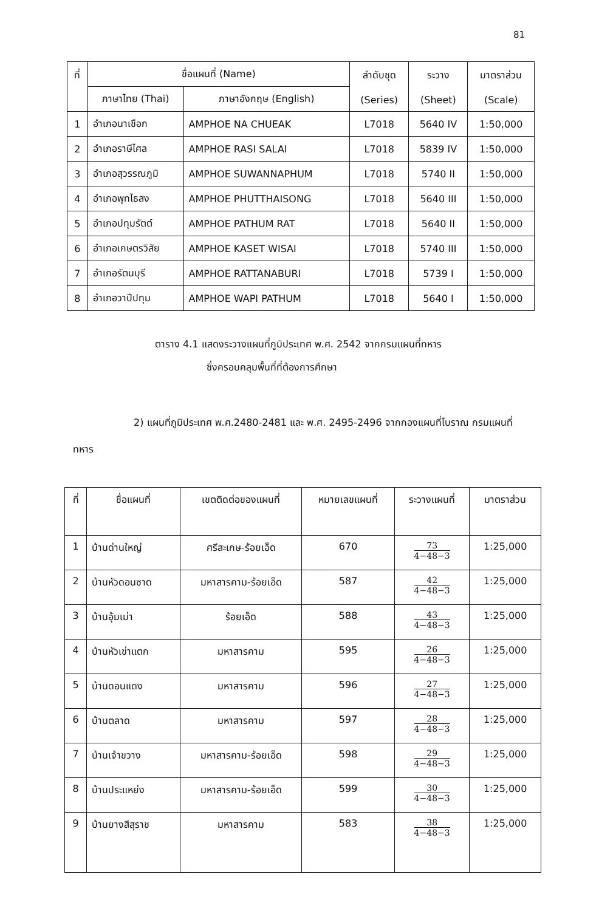81
| ที่ | ชื่อแผนที่ (Name) | | ลำดับชุด (Series) | ระวาง (Sheet) | มาตราส่วน (Scale) |
| --- | --- | --- | --- | --- | --- |
| | ภาษาไทย (Thai) | ภาษาอังกฤษ (English) | | | |
| 1 | อำเภอนาเชือก | AMPHOE NA CHUEAK | L7018 | 5640 IV | 1:50,000 |
| 2 | อำเภอราษีไศล | AMPHOE RASI SALAI | L7018 | 5839 IV | 1:50,000 |
| 3 | อำเภอสุวรรณภูมิ | AMPHOE SUWANNAPHUM | L7018 | 5740 II | 1:50,000 |
| 4 | อำเภอพุทไธสง | AMPHOE PHUTTHAISONG | L7018 | 5640 III | 1:50,000 |
| 5 | อำเภอปทุมรัตต์ | AMPHOE PATHUM RAT | L7018 | 5640 II | 1:50,000 |
| 6 | อำเภอเกษตรวิสัย | AMPHOE KASET WISAI | L7018 | 5740 III | 1:50,000 |
| 7 | อำเภอรัตนบุรี | AMPHOE RATTANABURI | L7018 | 5739 I | 1:50,000 |
| 8 | อำเภอวาปีปทุม | AMPHOE WAPI PATHUM | L7018 | 5640 I | 1:50,000 |
ตาราง 4.1 แสดงระวางแผนที่ภูมิประเทศ พ.ศ. 2542 จากกรมแผนที่ทหาร
ซึ่งครอบคลุมพื้นที่ที่ต้องการศึกษา
2) แผนที่ภูมิประเทศ พ.ศ.2480-2481 และ พ.ศ. 2495-2496 จากกองแผนที่โบราณ กรมแผนที่ทหาร
| ที่ | ชื่อแผนที่ | เขตติดต่อของแผนที่ | หมายเลขแผนที่ | ระวางแผนที่ | มาตราส่วน |
| --- | --- | --- | --- | --- | --- |
| 1 | บ้านด่านใหญ่ | ศรีสะเกษ-ร้อยเอ็ด | 670 | 73 4−48−3 | 1:25,000 |
| 2 | บ้านหัวดอนซาด | มหาสารคาม-ร้อยเอ็ด | 587 | 42 4−48−3 | 1:25,000 |
| 3 | บ้านอุ้มเม่า | ร้อยเอ็ด | 588 | 43 4−48−3 | 1:25,000 |
| 4 | บ้านหัวเข่าแตก | มหาสารคาม | 595 | 26 4−48−3 | 1:25,000 |
| 5 | บ้านดอนแดง | มหาสารคาม | 596 | 27 4−48−3 | 1:25,000 |
| 6 | บ้านตลาด | มหาสารคาม | 597 | 28 4−48−3 | 1:25,000 |
| 7 | บ้านเจ้าขวาง | มหาสารคาม-ร้อยเอ็ด | 598 | 29 4−48−3 | 1:25,000 |
| 8 | บ้านประแหย่ง | มหาสารคาม-ร้อยเอ็ด | 599 | 30 4−48−3 | 1:25,000 |
| 9 | บ้านยางสีสุราช | มหาสารคาม | 583 | 38 4−48−3 | 1:25,000 |